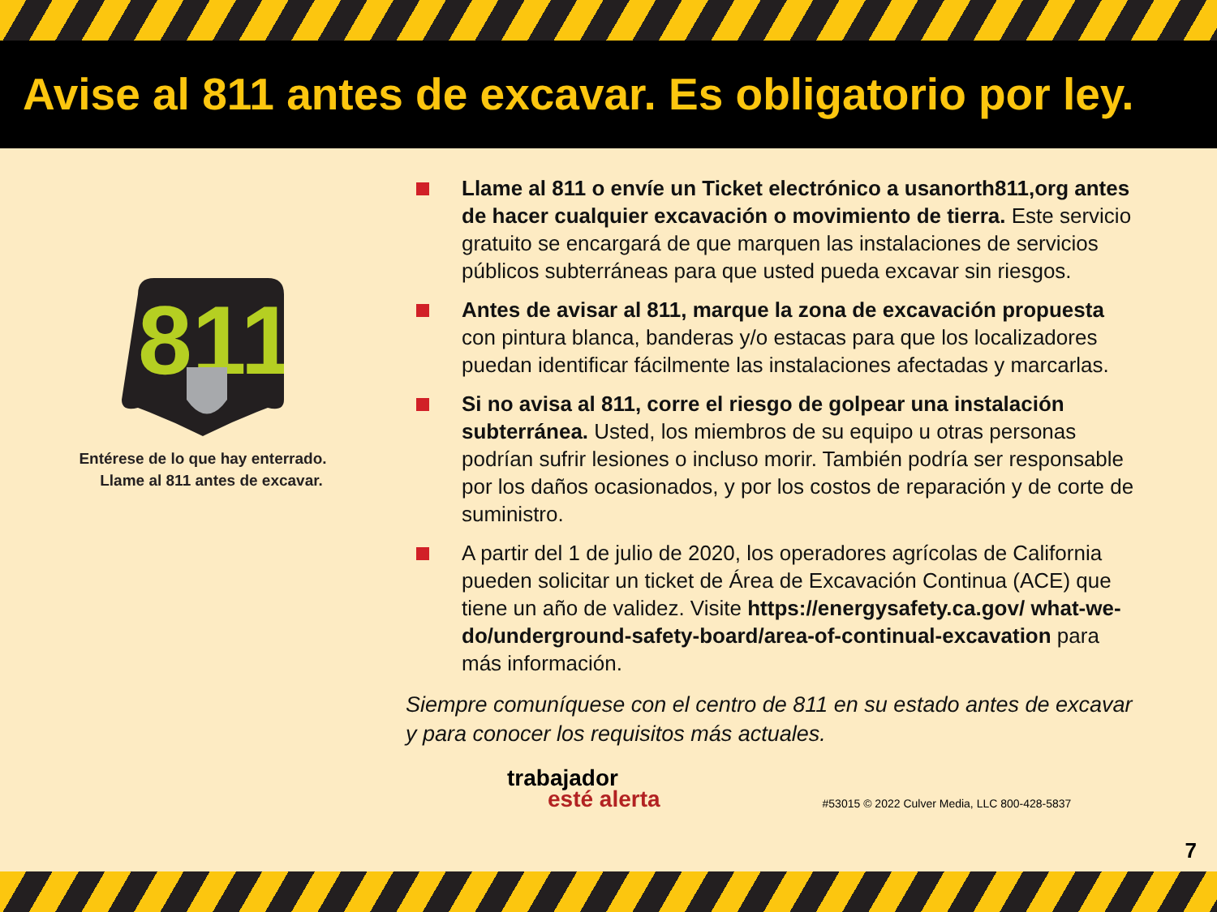Avise al 811 antes de excavar. Es obligatorio por ley.
811
Entérese de lo que hay enterrado.
Llame al 811 antes de excavar.
Llame al 811 o envíe un Ticket electrónico a usanorth811,org antes de hacer cualquier excavación o movimiento de tierra. Este servicio gratuito se encargará de que marquen las instalaciones de servicios públicos subterráneas para que usted pueda excavar sin riesgos.
Antes de avisar al 811, marque la zona de excavación propuesta con pintura blanca, banderas y/o estacas para que los localizadores puedan identificar fácilmente las instalaciones afectadas y marcarlas.
Si no avisa al 811, corre el riesgo de golpear una instalación subterránea. Usted, los miembros de su equipo u otras personas podrían sufrir lesiones o incluso morir. También podría ser responsable por los daños ocasionados, y por los costos de reparación y de corte de suministro.
A partir del 1 de julio de 2020, los operadores agrícolas de California pueden solicitar un ticket de Área de Excavación Continua (ACE) que tiene un año de validez. Visite https://energysafety.ca.gov/ what-we-do/underground-safety-board/area-of-continual-excavation para más información.
Siempre comuníquese con el centro de 811 en su estado antes de excavar y para conocer los requisitos más actuales.
trabajador
esté alerta
#53015 © 2022 Culver Media, LLC 800-428-5837
7